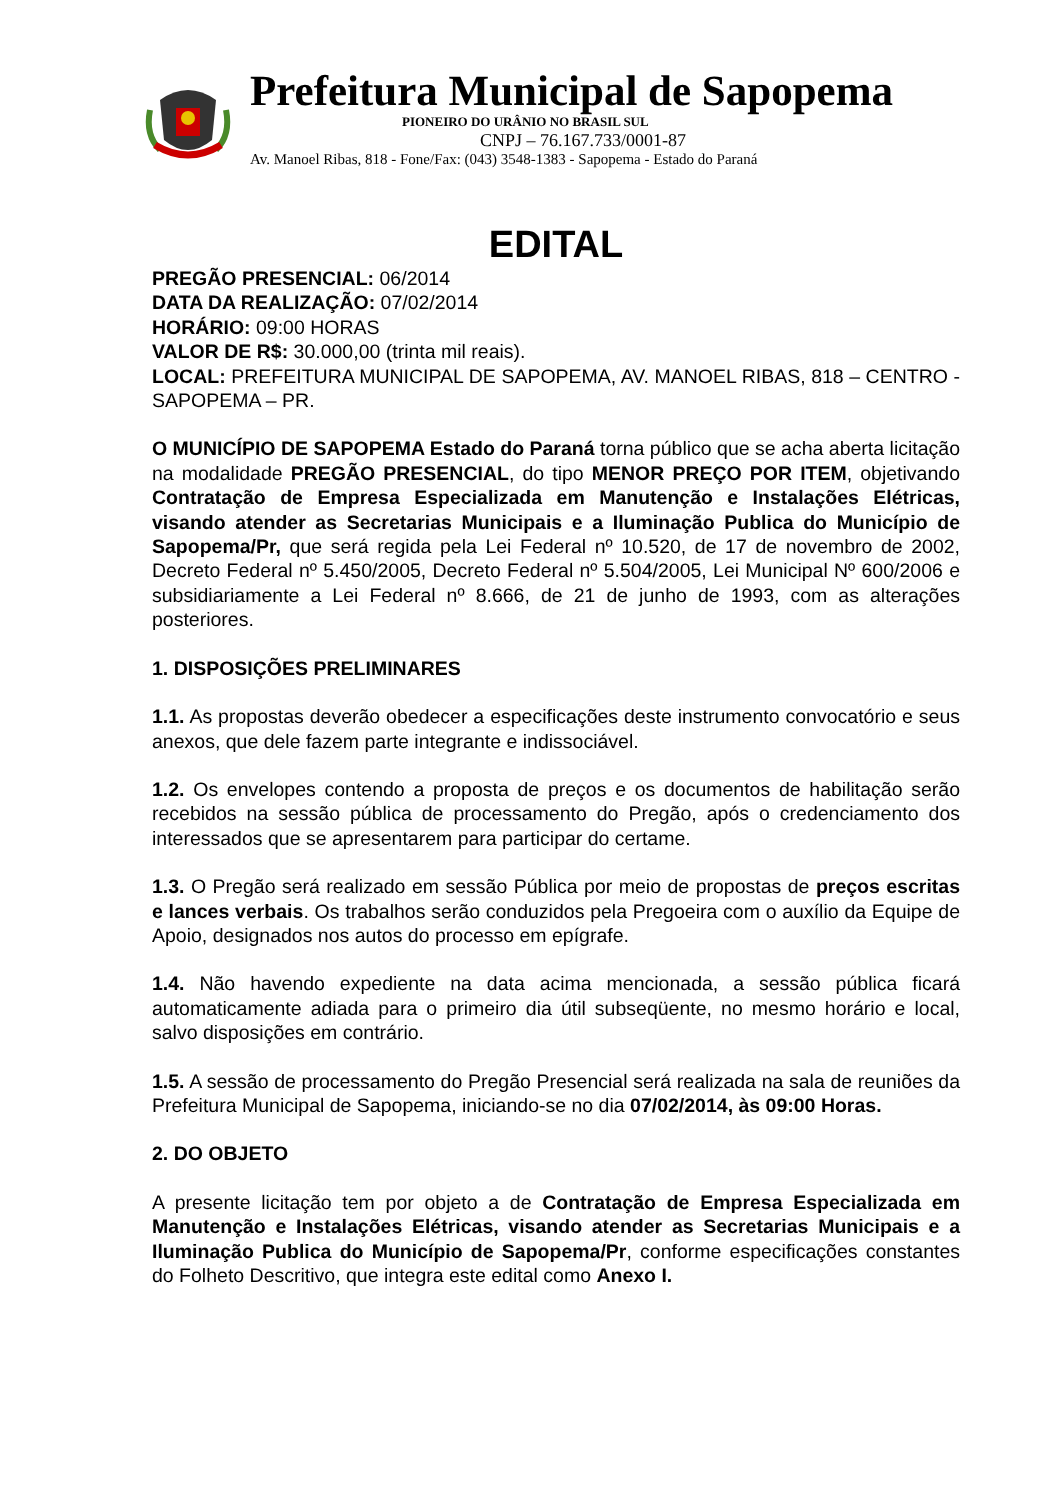Prefeitura Municipal de Sapopema
PIONEIRO DO URÂNIO NO BRASIL SUL
CNPJ – 76.167.733/0001-87
Av. Manoel Ribas, 818 - Fone/Fax: (043) 3548-1383 - Sapopema - Estado do Paraná
EDITAL
PREGÃO PRESENCIAL: 06/2014
DATA DA REALIZAÇÃO: 07/02/2014
HORÁRIO: 09:00 HORAS
VALOR DE R$: 30.000,00 (trinta mil reais).
LOCAL: PREFEITURA MUNICIPAL DE SAPOPEMA, AV. MANOEL RIBAS, 818 – CENTRO - SAPOPEMA – PR.
O MUNICÍPIO DE SAPOPEMA Estado do Paraná torna público que se acha aberta licitação na modalidade PREGÃO PRESENCIAL, do tipo MENOR PREÇO POR ITEM, objetivando Contratação de Empresa Especializada em Manutenção e Instalações Elétricas, visando atender as Secretarias Municipais e a Iluminação Publica do Município de Sapopema/Pr, que será regida pela Lei Federal nº 10.520, de 17 de novembro de 2002, Decreto Federal nº 5.450/2005, Decreto Federal nº 5.504/2005, Lei Municipal Nº 600/2006 e subsidiariamente a Lei Federal nº 8.666, de 21 de junho de 1993, com as alterações posteriores.
1. DISPOSIÇÕES PRELIMINARES
1.1. As propostas deverão obedecer a especificações deste instrumento convocatório e seus anexos, que dele fazem parte integrante e indissociável.
1.2. Os envelopes contendo a proposta de preços e os documentos de habilitação serão recebidos na sessão pública de processamento do Pregão, após o credenciamento dos interessados que se apresentarem para participar do certame.
1.3. O Pregão será realizado em sessão Pública por meio de propostas de preços escritas e lances verbais. Os trabalhos serão conduzidos pela Pregoeira com o auxílio da Equipe de Apoio, designados nos autos do processo em epígrafe.
1.4. Não havendo expediente na data acima mencionada, a sessão pública ficará automaticamente adiada para o primeiro dia útil subseqüente, no mesmo horário e local, salvo disposições em contrário.
1.5. A sessão de processamento do Pregão Presencial será realizada na sala de reuniões da Prefeitura Municipal de Sapopema, iniciando-se no dia 07/02/2014, às 09:00 Horas.
2. DO OBJETO
A presente licitação tem por objeto a de Contratação de Empresa Especializada em Manutenção e Instalações Elétricas, visando atender as Secretarias Municipais e a Iluminação Publica do Município de Sapopema/Pr, conforme especificações constantes do Folheto Descritivo, que integra este edital como Anexo I.